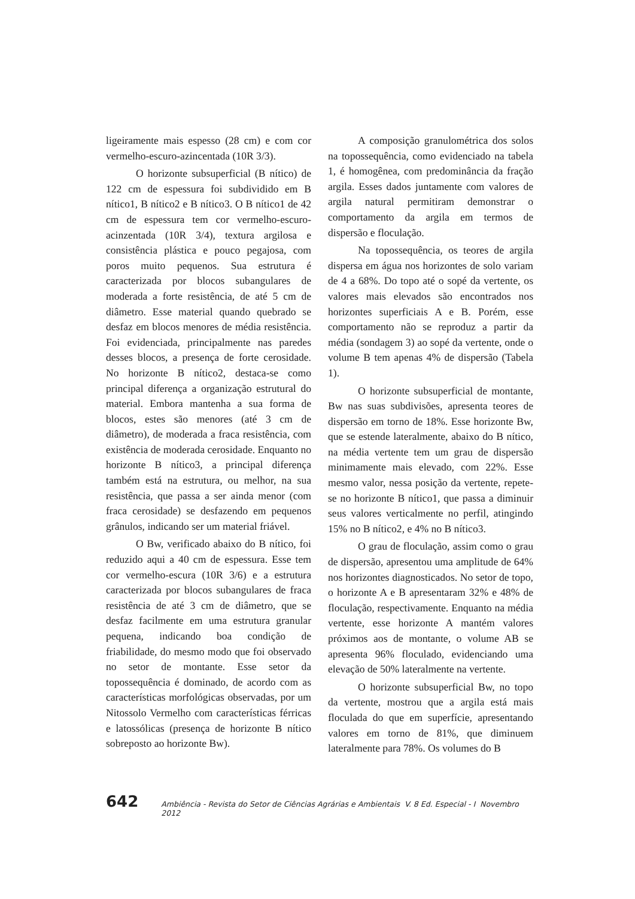ligeiramente mais espesso (28 cm) e com cor vermelho-escuro-azincentada (10R 3/3).
O horizonte subsuperficial (B nítico) de 122 cm de espessura foi subdividido em B nítico1, B nítico2 e B nítico3. O B nítico1 de 42 cm de espessura tem cor vermelho-escuro-acinzentada (10R 3/4), textura argilosa e consistência plástica e pouco pegajosa, com poros muito pequenos. Sua estrutura é caracterizada por blocos subangulares de moderada a forte resistência, de até 5 cm de diâmetro. Esse material quando quebrado se desfaz em blocos menores de média resistência. Foi evidenciada, principalmente nas paredes desses blocos, a presença de forte cerosidade. No horizonte B nítico2, destaca-se como principal diferença a organização estrutural do material. Embora mantenha a sua forma de blocos, estes são menores (até 3 cm de diâmetro), de moderada a fraca resistência, com existência de moderada cerosidade. Enquanto no horizonte B nítico3, a principal diferença também está na estrutura, ou melhor, na sua resistência, que passa a ser ainda menor (com fraca cerosidade) se desfazendo em pequenos grânulos, indicando ser um material friável.
O Bw, verificado abaixo do B nítico, foi reduzido aqui a 40 cm de espessura. Esse tem cor vermelho-escura (10R 3/6) e a estrutura caracterizada por blocos subangulares de fraca resistência de até 3 cm de diâmetro, que se desfaz facilmente em uma estrutura granular pequena, indicando boa condição de friabilidade, do mesmo modo que foi observado no setor de montante. Esse setor da topossequência é dominado, de acordo com as características morfológicas observadas, por um Nitossolo Vermelho com características férricas e latossólicas (presença de horizonte B nítico sobreposto ao horizonte Bw).
A composição granulométrica dos solos na topossequência, como evidenciado na tabela 1, é homogênea, com predominância da fração argila. Esses dados juntamente com valores de argila natural permitiram demonstrar o comportamento da argila em termos de dispersão e floculação.
Na topossequência, os teores de argila dispersa em água nos horizontes de solo variam de 4 a 68%. Do topo até o sopé da vertente, os valores mais elevados são encontrados nos horizontes superficiais A e B. Porém, esse comportamento não se reproduz a partir da média (sondagem 3) ao sopé da vertente, onde o volume B tem apenas 4% de dispersão (Tabela 1).
O horizonte subsuperficial de montante, Bw nas suas subdivisões, apresenta teores de dispersão em torno de 18%. Esse horizonte Bw, que se estende lateralmente, abaixo do B nítico, na média vertente tem um grau de dispersão minimamente mais elevado, com 22%. Esse mesmo valor, nessa posição da vertente, repete-se no horizonte B nítico1, que passa a diminuir seus valores verticalmente no perfil, atingindo 15% no B nítico2, e 4% no B nítico3.
O grau de floculação, assim como o grau de dispersão, apresentou uma amplitude de 64% nos horizontes diagnosticados. No setor de topo, o horizonte A e B apresentaram 32% e 48% de floculação, respectivamente. Enquanto na média vertente, esse horizonte A mantém valores próximos aos de montante, o volume AB se apresenta 96% floculado, evidenciando uma elevação de 50% lateralmente na vertente.
O horizonte subsuperficial Bw, no topo da vertente, mostrou que a argila está mais floculada do que em superfície, apresentando valores em torno de 81%, que diminuem lateralmente para 78%. Os volumes do B
642 Ambiência - Revista do Setor de Ciências Agrárias e Ambientais V. 8 Ed. Especial - I Novembro 2012